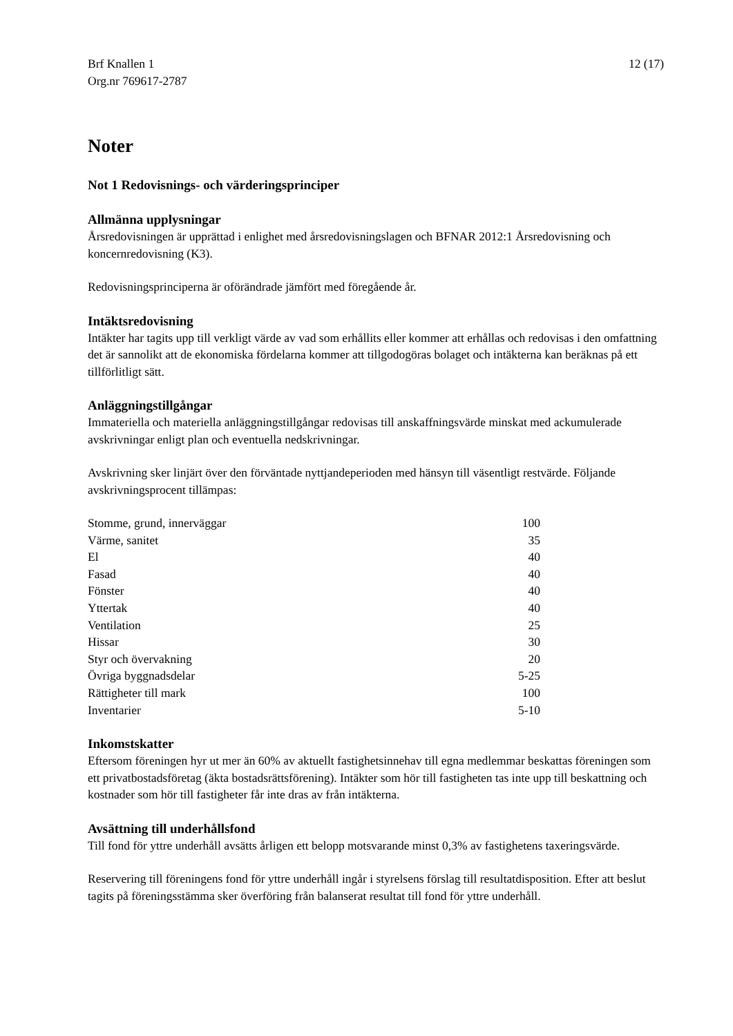Brf Knallen 1
Org.nr 769617-2787
12 (17)
Noter
Not 1 Redovisnings- och värderingsprinciper
Allmänna upplysningar
Årsredovisningen är upprättad i enlighet med årsredovisningslagen och BFNAR 2012:1 Årsredovisning och koncernredovisning (K3).
Redovisningsprinciperna är oförändrade jämfört med föregående år.
Intäktsredovisning
Intäkter har tagits upp till verkligt värde av vad som erhållits eller kommer att erhållas och redovisas i den omfattning det är sannolikt att de ekonomiska fördelarna kommer att tillgodogöras bolaget och intäkterna kan beräknas på ett tillförlitligt sätt.
Anläggningstillgångar
Immateriella och materiella anläggningstillgångar redovisas till anskaffningsvärde minskat med ackumulerade avskrivningar enligt plan och eventuella nedskrivningar.
Avskrivning sker linjärt över den förväntade nyttjandeperioden med hänsyn till väsentligt restvärde. Följande avskrivningsprocent tillämpas:
| Stomme, grund, innerväggar | 100 |
| Värme, sanitet | 35 |
| El | 40 |
| Fasad | 40 |
| Fönster | 40 |
| Yttertak | 40 |
| Ventilation | 25 |
| Hissar | 30 |
| Styr och övervakning | 20 |
| Övriga byggnadsdelar | 5-25 |
| Rättigheter till mark | 100 |
| Inventarier | 5-10 |
Inkomstskatter
Eftersom föreningen hyr ut mer än 60% av aktuellt fastighetsinnehav till egna medlemmar beskattas föreningen som ett privatbostadsföretag (äkta bostadsrättsförening). Intäkter som hör till fastigheten tas inte upp till beskattning och kostnader som hör till fastigheter får inte dras av från intäkterna.
Avsättning till underhållsfond
Till fond för yttre underhåll avsätts årligen ett belopp motsvarande minst 0,3% av fastighetens taxeringsvärde.
Reservering till föreningens fond för yttre underhåll ingår i styrelsens förslag till resultatdisposition. Efter att beslut tagits på föreningsstämma sker överföring från balanserat resultat till fond för yttre underhåll.